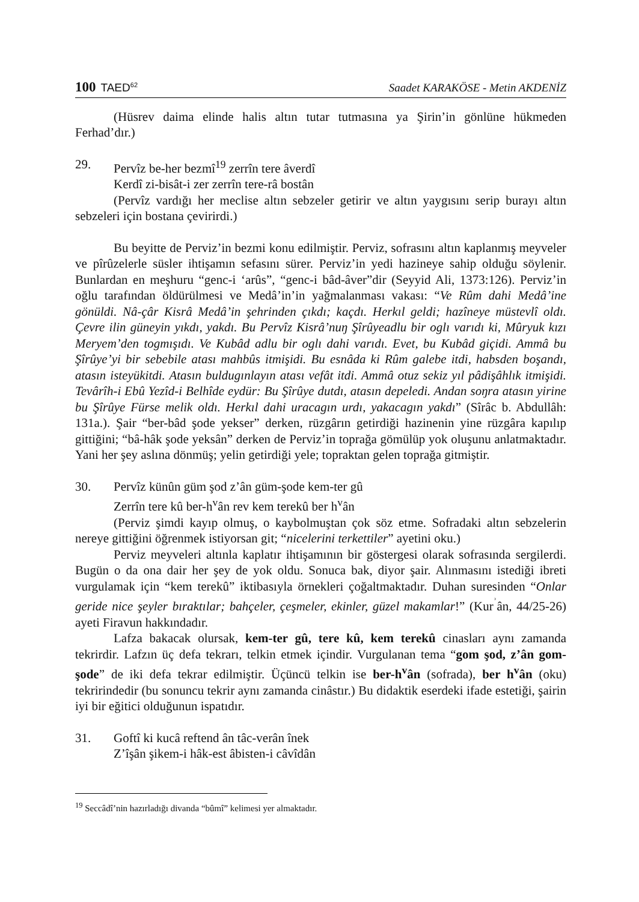100 TAED<sup>62</sup>
Saadet KARAKÖSE - Metin AKDENİZ
(Hüsrev daima elinde halis altın tutar tutmasına ya Şirin’in gönlüne hükmeden Ferhad’dır.)
29. Pervîz be-her bezmî<sup>19</sup> zerrîn tere âverdî
Kerdî zi-bisât-i zer zerrîn tere-râ bostân
(Pervîz vardığı her meclise altın sebzeler getirir ve altın yaygısını serip burayı altın sebzeleri için bostana çevirirdi.)
Bu beyitte de Perviz’in bezmi konu edilmiştir. Perviz, sofrasını altın kaplanmış meyveler ve pîrûzelerle süsler ihtişamın sefasını sürer. Perviz’in yedi hazineye sahip olduğu söylenir. Bunlardan en meşhuru “genc-i ‘arûs”, “genc-i bâd-âver”dir (Seyyid Ali, 1373:126). Perviz’in oğlu tarafından öldürülmesi ve Medâ’in’in yağmalanması vakası: “Ve Rûm dahi Medâ’ine gönüldi. Nâ-çâr Kisrâ Medâ’in şehrinden çıkdı; kaçdı. Herkıl geldi; hazîneye müstevlî oldı. Çevre ilin güneyin yıkdı, yakdı. Bu Pervîz Kisrâ’nuŋ Şîrûyeadlu bir oglı varıdı ki, Mûryuk kızı Meryem’den togmışıdı. Ve Kubâd adlu bir oglı dahi varıdı. Evet, bu Kubâd giçidi. Ammâ bu Şîrûye’yi bir sebebile atası mahbûs itmişidi. Bu esnâda ki Rûm galebe itdi, habsden boşandı, atasın isteyükitdi. Atasın buldugınlayın atası vefât itdi. Ammâ otuz sekiz yıl pâdişâhlık itmişidi. Tevârîh-i Ebû Yezîd-i Belhîde eydür: Bu Şîrûye dutdı, atasın depeledi. Andan soŋra atasın yirine bu Şîrûye Fürse melik oldı. Herkıl dahi uracagın urdı, yakacagın yakdı” (Sîrâc b. Abdullâh: 131a.). Şair “ber-bâd şode yekser” derken, rüzgârın getirdiği hazinenin yine rüzgâra kapılıp gittiğini; “bâ-hâk şode yeksân” derken de Perviz’in toprağa gömülüp yok oluşunu anlatmaktadır. Yani her şey aslına dönmüş; yelin getirdiği yele; topraktan gelen toprağa gitmiştir.
30. Pervîz künûn güm şod z’ân güm-şode kem-ter gû
Zerrîn tere kû ber-h<sup>v</sup>ân rev kem terekû ber h<sup>v</sup>ân
(Perviz şimdi kayıp olmuş, o kaybolmuştan çok söz etme. Sofradaki altın sebzelerin nereye gittiğini öğrenmek istiyorsan git; “nicelerini terkettiler” ayetini oku.)
Perviz meyveleri altınla kaplatır ihtişamının bir göstergesi olarak sofrasında sergilerdi. Bugün o da ona dair her şey de yok oldu. Sonuca bak, diyor şair. Alınmasını istediği ibreti vurgulamak için “kem terekû” iktibasıyla örnekleri çoğaltmaktadır. Duhan suresinden “Onlar geride nice şeyler bıraktılar; bahçeler, çeşmeler, ekinler, güzel makamlar!” (Kur<sup>ʾ</sup>ân, 44/25-26) ayeti Firavun hakkındadır.
Lafza bakacak olursak, kem-ter gû, tere kû, kem terekû cinasları aynı zamanda tekrirdir. Lafzın üç defa tekrarı, telkin etmek içindir. Vurgulanan tema “gom şod, z’ân gom-şode” de iki defa tekrar edilmiştir. Üçüncü telkin ise ber-h<sup>v</sup>ân (sofrada), ber h<sup>v</sup>ân (oku) tekririndedir (bu sonuncu tekrir aynı zamanda cinâstır.) Bu didaktik eserdeki ifade estetiği, şairin iyi bir eğitici olduğunun ispatıdır.
31. Goftî ki kucâ reftend ân tâc-verân înek
Z’îşân şikem-i hâk-est âbisten-i câvîdân
<sup>19</sup> Seccâdî’nin hazırladığı divanda “bûmî” kelimesi yer almaktadır.